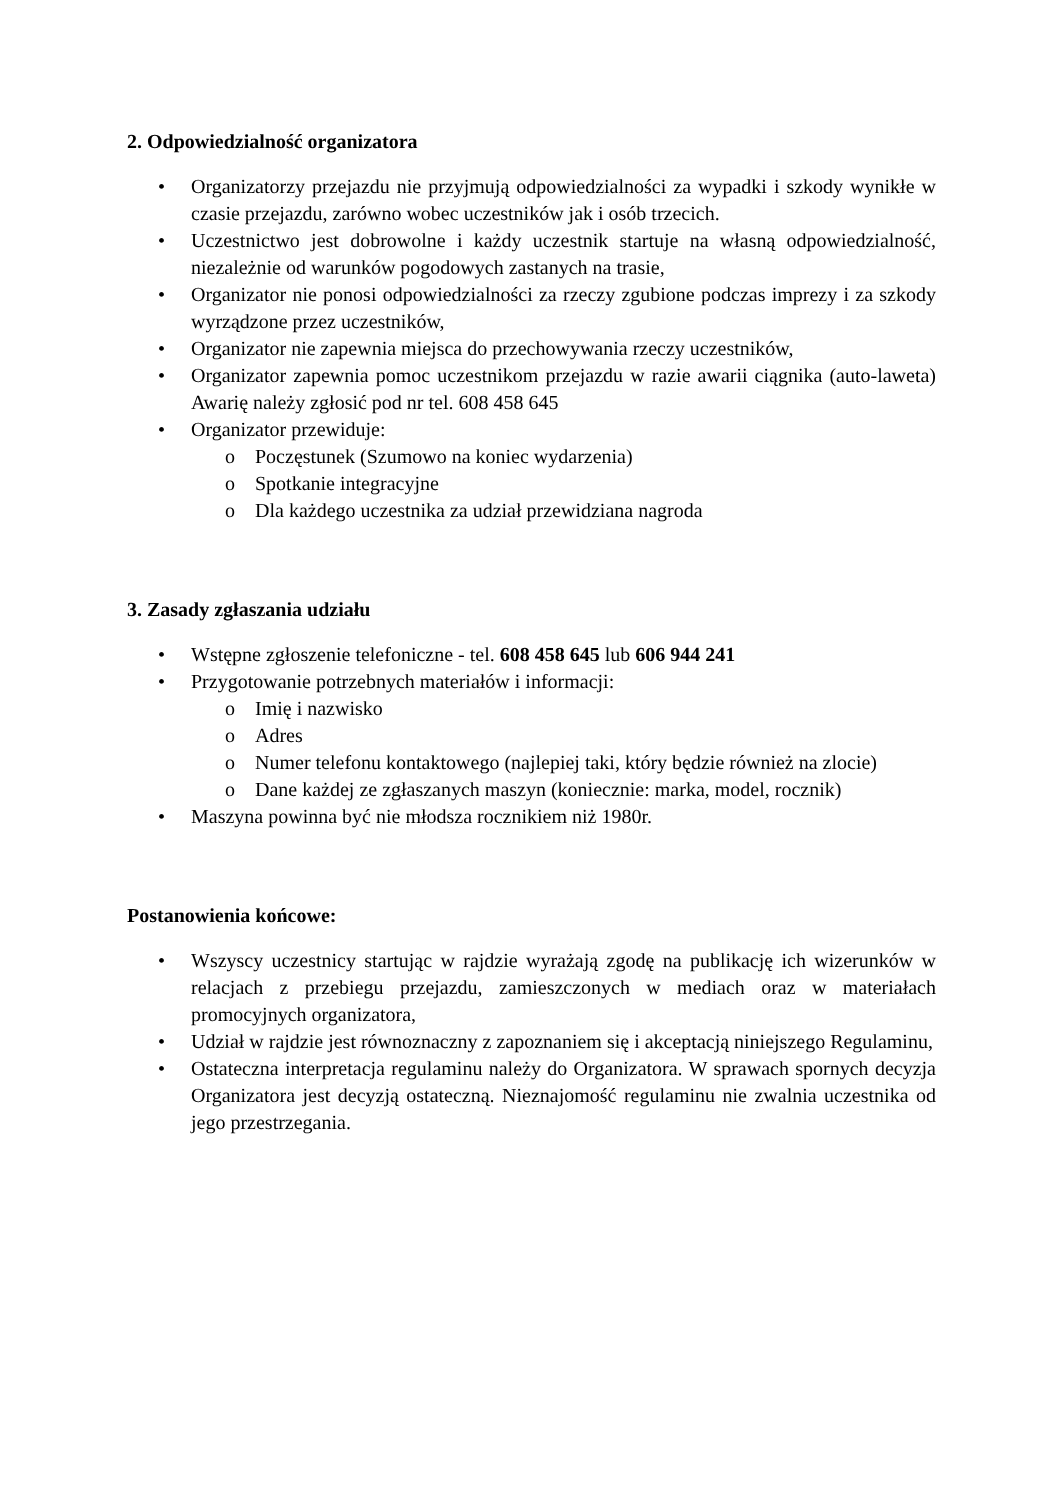2. Odpowiedzialność organizatora
• Organizatorzy przejazdu nie przyjmują odpowiedzialności za wypadki i szkody wynikłe w czasie przejazdu, zarówno wobec uczestników jak i osób trzecich.
• Uczestnictwo jest dobrowolne i każdy uczestnik startuje na własną odpowiedzialność, niezależnie od warunków pogodowych zastanych na trasie,
• Organizator nie ponosi odpowiedzialności za rzeczy zgubione podczas imprezy i za szkody wyrządzone przez uczestników,
• Organizator nie zapewnia miejsca do przechowywania rzeczy uczestników,
• Organizator zapewnia pomoc uczestnikom przejazdu w razie awarii ciągnika (auto-laweta) Awarię należy zgłosić pod nr tel. 608 458 645
• Organizator przewiduje:
o Poczęstunek (Szumowo na koniec wydarzenia)
o Spotkanie integracyjne
o Dla każdego uczestnika za udział przewidziana nagroda
3. Zasady zgłaszania udziału
• Wstępne zgłoszenie telefoniczne - tel. 608 458 645 lub 606 944 241
• Przygotowanie potrzebnych materiałów i informacji:
o Imię i nazwisko
o Adres
o Numer telefonu kontaktowego (najlepiej taki, który będzie również na zlocie)
o Dane każdej ze zgłaszanych maszyn (koniecznie: marka, model, rocznik)
• Maszyna powinna być nie młodsza rocznikiem niż 1980r.
Postanowienia końcowe:
• Wszyscy uczestnicy startując w rajdzie wyrażają zgodę na publikację ich wizerunków w relacjach z przebiegu przejazdu, zamieszczonych w mediach oraz w materiałach promocyjnych organizatora,
• Udział w rajdzie jest równoznaczny z zapoznaniem się i akceptacją niniejszego Regulaminu,
• Ostateczna interpretacja regulaminu należy do Organizatora. W sprawach spornych decyzja Organizatora jest decyzją ostateczną. Nieznajomość regulaminu nie zwalnia uczestnika od jego przestrzegania.